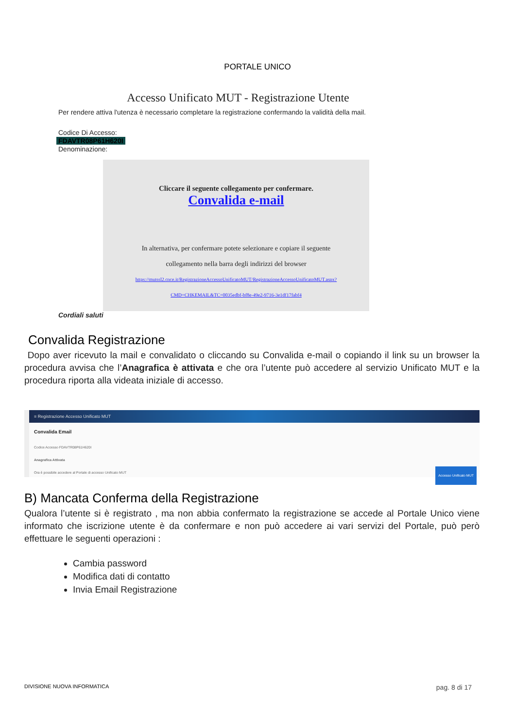PORTALE UNICO
Accesso Unificato MUT - Registrazione Utente
Per rendere attiva l'utenza è necessario completare la registrazione confermando la validità della mail.
Codice Di Accesso:
FDAVTR08P61H620I
Denominazione:
Cliccare il seguente collegamento per confermare.
Convalida e-mail
In alternativa, per confermare potete selezionare e copiare il seguente
collegamento nella barra degli indirizzi del browser
https://mutssl2.cnce.it/RegistrazioneAccessoUnificatoMUT/RegistrazioneAccessoUnificatoMUT.aspx?
CMD=CHKEMAIL&TC=0035edbf-bf8e-49e2-9716-3e1df17fabf4
Cordiali saluti
Convalida Registrazione
Dopo aver ricevuto la mail e convalidato o cliccando su Convalida e-mail o copiando il link su un browser la procedura avvisa che l’Anagrafica è attivata e che ora l’utente può accedere al servizio Unificato MUT e la procedura riporta alla videata iniziale di accesso.
≡ Registrazione Accesso Unificato MUT
Convalida Email
Codice Accesso FDAVTR08P61H620I
Anagrafica Attivata
Accesso Unificato MUT
Ora è possibile accedere al Portale di accesso Unificato MUT
B) Mancata Conferma della Registrazione
Qualora l’utente si è registrato , ma non abbia confermato la registrazione se accede al Portale Unico viene informato che iscrizione utente è da confermare e non può accedere ai vari servizi del Portale, può però effettuare le seguenti operazioni :
Cambia password
Modifica dati di contatto
Invia Email Registrazione
DIVISIONE NUOVA INFORMATICA pag. 8 di 17